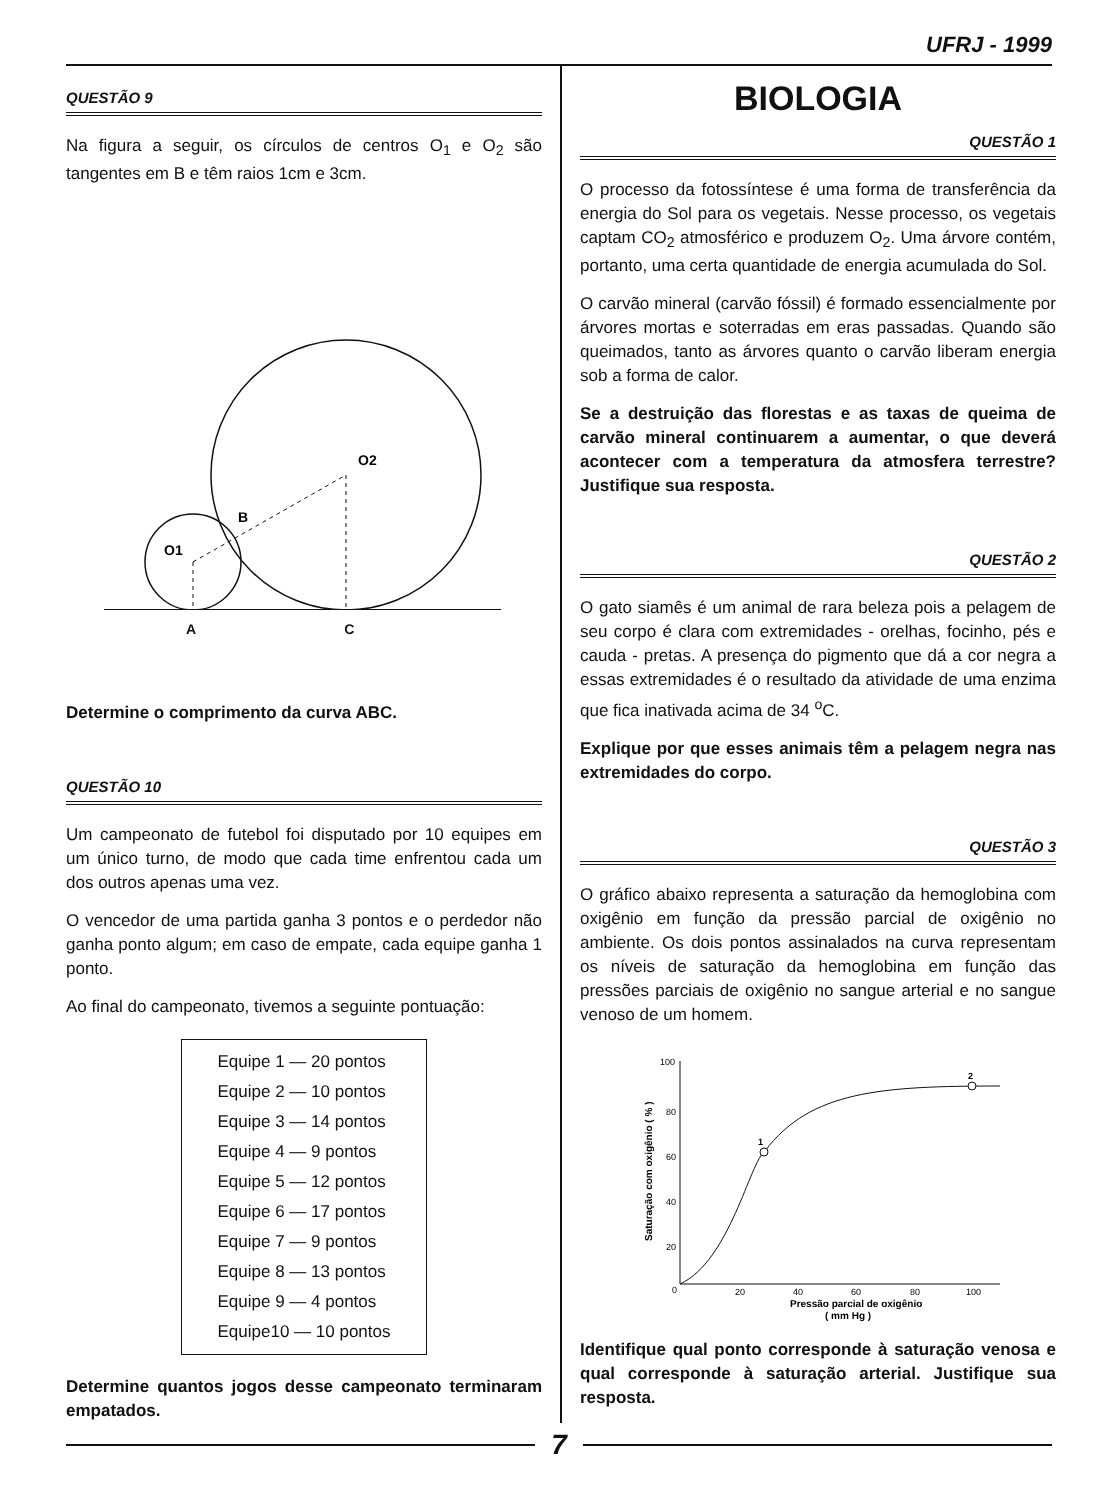UFRJ - 1999
QUESTÃO 9
Na figura a seguir, os círculos de centros O<sub>1</sub> e O<sub>2</sub> são tangentes em B e têm raios 1cm e 3cm.
O1
O2
B
A C
Determine o comprimento da curva ABC.
QUESTÃO 10
Um campeonato de futebol foi disputado por 10 equipes em um único turno, de modo que cada time enfrentou cada um dos outros apenas uma vez.
O vencedor de uma partida ganha 3 pontos e o perdedor não ganha ponto algum; em caso de empate, cada equipe ganha 1 ponto.
Ao final do campeonato, tivemos a seguinte pontuação:
| Equipe 1 — 20 pontos |
| Equipe 2 — 10 pontos |
| Equipe 3 — 14 pontos |
| Equipe 4 — 9 pontos |
| Equipe 5 — 12 pontos |
| Equipe 6 — 17 pontos |
| Equipe 7 — 9 pontos |
| Equipe 8 — 13 pontos |
| Equipe 9 — 4 pontos |
| Equipe10 — 10 pontos |
Determine quantos jogos desse campeonato terminaram empatados.
BIOLOGIA
QUESTÃO 1
O processo da fotossíntese é uma forma de transferência da energia do Sol para os vegetais. Nesse processo, os vegetais captam CO<sub>2</sub> atmosférico e produzem O<sub>2</sub>. Uma árvore contém, portanto, uma certa quantidade de energia acumulada do Sol.
O carvão mineral (carvão fóssil) é formado essencialmente por árvores mortas e soterradas em eras passadas. Quando são queimados, tanto as árvores quanto o carvão liberam energia sob a forma de calor.
Se a destruição das florestas e as taxas de queima de carvão mineral continuarem a aumentar, o que deverá acontecer com a temperatura da atmosfera terrestre? Justifique sua resposta.
QUESTÃO 2
O gato siamês é um animal de rara beleza pois a pelagem de seu corpo é clara com extremidades - orelhas, focinho, pés e cauda - pretas. A presença do pigmento que dá a cor negra a essas extremidades é o resultado da atividade de uma enzima que fica inativada acima de 34 <sup>o</sup>C.
Explique por que esses animais têm a pelagem negra nas extremidades do corpo.
QUESTÃO 3
O gráfico abaixo representa a saturação da hemoglobina com oxigênio em função da pressão parcial de oxigênio no ambiente. Os dois pontos assinalados na curva representam os níveis de saturação da hemoglobina em função das pressões parciais de oxigênio no sangue arterial e no sangue venoso de um homem.
1
2
100
80
60
40
20
0
20
40
60
80
100
Saturação com oxigênio ( % )
Pressão parcial de oxigênio
( mm Hg )
Identifique qual ponto corresponde à saturação venosa e qual corresponde à saturação arterial. Justifique sua resposta.
7